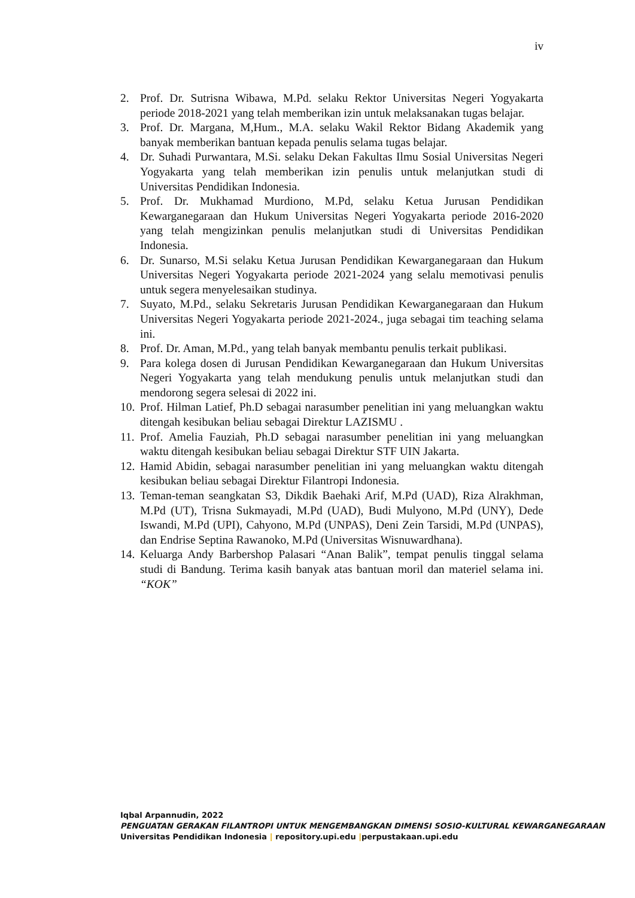iv
2. Prof. Dr. Sutrisna Wibawa, M.Pd. selaku Rektor Universitas Negeri Yogyakarta periode 2018-2021 yang telah memberikan izin untuk melaksanakan tugas belajar.
3. Prof. Dr. Margana, M,Hum., M.A. selaku Wakil Rektor Bidang Akademik yang banyak memberikan bantuan kepada penulis selama tugas belajar.
4. Dr. Suhadi Purwantara, M.Si. selaku Dekan Fakultas Ilmu Sosial Universitas Negeri Yogyakarta yang telah memberikan izin penulis untuk melanjutkan studi di Universitas Pendidikan Indonesia.
5. Prof. Dr. Mukhamad Murdiono, M.Pd, selaku Ketua Jurusan Pendidikan Kewarganegaraan dan Hukum Universitas Negeri Yogyakarta periode 2016-2020 yang telah mengizinkan penulis melanjutkan studi di Universitas Pendidikan Indonesia.
6. Dr. Sunarso, M.Si selaku Ketua Jurusan Pendidikan Kewarganegaraan dan Hukum Universitas Negeri Yogyakarta periode 2021-2024 yang selalu memotivasi penulis untuk segera menyelesaikan studinya.
7. Suyato, M.Pd., selaku Sekretaris Jurusan Pendidikan Kewarganegaraan dan Hukum Universitas Negeri Yogyakarta periode 2021-2024., juga sebagai tim teaching selama ini.
8. Prof. Dr. Aman, M.Pd., yang telah banyak membantu penulis terkait publikasi.
9. Para kolega dosen di Jurusan Pendidikan Kewarganegaraan dan Hukum Universitas Negeri Yogyakarta yang telah mendukung penulis untuk melanjutkan studi dan mendorong segera selesai di 2022 ini.
10. Prof. Hilman Latief, Ph.D sebagai narasumber penelitian ini yang meluangkan waktu ditengah kesibukan beliau sebagai Direktur LAZISMU .
11. Prof. Amelia Fauziah, Ph.D sebagai narasumber penelitian ini yang meluangkan waktu ditengah kesibukan beliau sebagai Direktur STF UIN Jakarta.
12. Hamid Abidin, sebagai narasumber penelitian ini yang meluangkan waktu ditengah kesibukan beliau sebagai Direktur Filantropi Indonesia.
13. Teman-teman seangkatan S3, Dikdik Baehaki Arif, M.Pd (UAD), Riza Alrakhman, M.Pd (UT), Trisna Sukmayadi, M.Pd (UAD), Budi Mulyono, M.Pd (UNY), Dede Iswandi, M.Pd (UPI), Cahyono, M.Pd (UNPAS), Deni Zein Tarsidi, M.Pd (UNPAS), dan Endrise Septina Rawanoko, M.Pd (Universitas Wisnuwardhana).
14. Keluarga Andy Barbershop Palasari “Anan Balik”, tempat penulis tinggal selama studi di Bandung. Terima kasih banyak atas bantuan moril dan materiel selama ini. “KOK”
Iqbal Arpannudin, 2022
PENGUATAN GERAKAN FILANTROPI UNTUK MENGEMBANGKAN DIMENSI SOSIO-KULTURAL KEWARGANEGARAAN
Universitas Pendidikan Indonesia | repository.upi.edu |perpustakaan.upi.edu